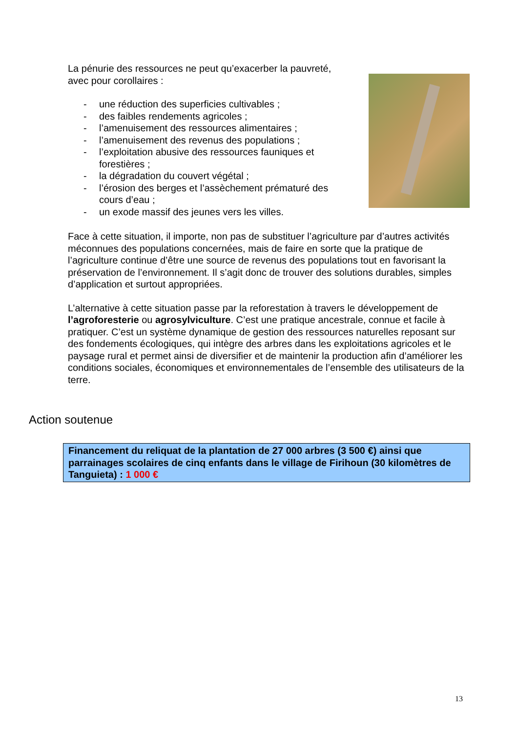La pénurie des ressources ne peut qu’exacerber la pauvreté, avec pour corollaires :
- une réduction des superficies cultivables ;
- des faibles rendements agricoles ;
- l’amenuisement des ressources alimentaires ;
- l’amenuisement des revenus des populations ;
- l’exploitation abusive des ressources fauniques et forestières ;
- la dégradation du couvert végétal ;
- l’érosion des berges et l’assèchement prématuré des cours d’eau ;
- un exode massif des jeunes vers les villes.
Face à cette situation, il importe, non pas de substituer l’agriculture par d’autres activités méconnues des populations concernées, mais de faire en sorte que la pratique de l’agriculture continue d’être une source de revenus des populations tout en favorisant la préservation de l’environnement. Il s’agit donc de trouver des solutions durables, simples d’application et surtout appropriées.
L’alternative à cette situation passe par la reforestation à travers le développement de l’agroforesterie ou agrosylviculture. C’est une pratique ancestrale, connue et facile à pratiquer. C’est un système dynamique de gestion des ressources naturelles reposant sur des fondements écologiques, qui intègre des arbres dans les exploitations agricoles et le paysage rural et permet ainsi de diversifier et de maintenir la production afin d’améliorer les conditions sociales, économiques et environnementales de l’ensemble des utilisateurs de la terre.
Action soutenue
Financement du reliquat de la plantation de 27 000 arbres (3 500 €) ainsi que parrainages scolaires de cinq enfants dans le village de Firihoun (30 kilomètres de Tanguieta) : 1 000 €
13